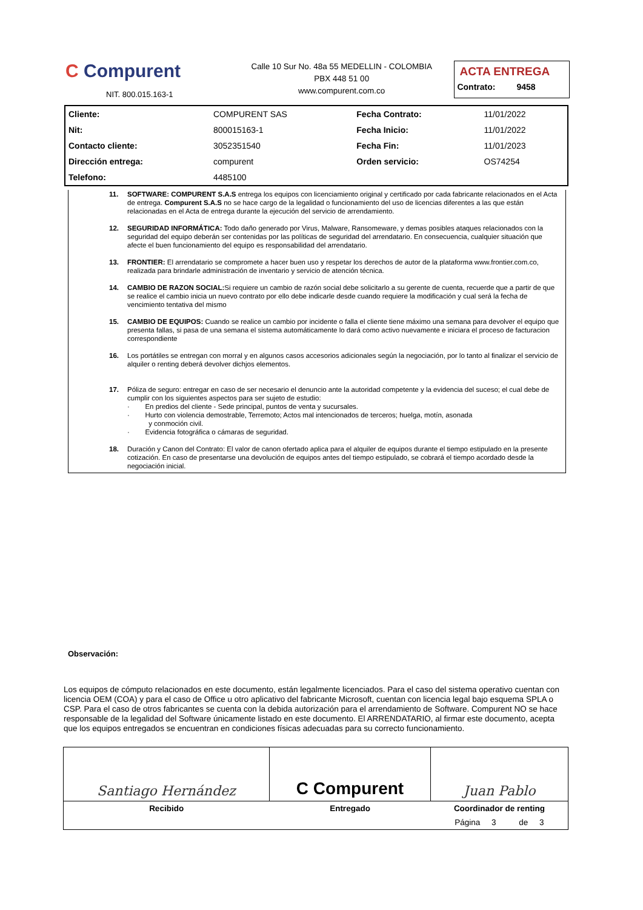C Compurent
NIT. 800.015.163-1
Calle 10 Sur No. 48a 55 MEDELLIN - COLOMBIA
PBX 448 51 00
www.compurent.com.co
ACTA ENTREGA
Contrato: 9458
| Cliente: | COMPURENT SAS | Fecha Contrato: | 11/01/2022 |
| Nit: | 800015163-1 | Fecha Inicio: | 11/01/2022 |
| Contacto cliente: | 3052351540 | Fecha Fin: | 11/01/2023 |
| Dirección entrega: | compurent | Orden servicio: | OS74254 |
| Telefono: | 4485100 | | |
11. SOFTWARE: COMPURENT S.A.S entrega los equipos con licenciamiento original y certificado por cada fabricante relacionados en el Acta de entrega. Compurent S.A.S no se hace cargo de la legalidad o funcionamiento del uso de licencias diferentes a las que están relacionadas en el Acta de entrega durante la ejecución del servicio de arrendamiento.
12. SEGURIDAD INFORMÁTICA: Todo daño generado por Virus, Malware, Ransomeware, y demas posibles ataques relacionados con la seguridad del equipo deberán ser contenidas por las políticas de seguridad del arrendatario. En consecuencia, cualquier situación que afecte el buen funcionamiento del equipo es responsabilidad del arrendatario.
13. FRONTIER: El arrendatario se compromete a hacer buen uso y respetar los derechos de autor de la plataforma www.frontier.com.co, realizada para brindarle administración de inventario y servicio de atención técnica.
14. CAMBIO DE RAZON SOCIAL: Si requiere un cambio de razón social debe solicitarlo a su gerente de cuenta, recuerde que a partir de que se realice el cambio inicia un nuevo contrato por ello debe indicarle desde cuando requiere la modificación y cual será la fecha de vencimiento tentativa del mismo
15. CAMBIO DE EQUIPOS: Cuando se realice un cambio por incidente o falla el cliente tiene máximo una semana para devolver el equipo que presenta fallas, si pasa de una semana el sistema automáticamente lo dará como activo nuevamente e iniciara el proceso de facturacion correspondiente
16. Los portátiles se entregan con morral y en algunos casos accesorios adicionales según la negociación, por lo tanto al finalizar el servicio de alquiler o renting deberá devolver dichjos elementos.
17. Póliza de seguro: entregar en caso de ser necesario el denuncio ante la autoridad competente y la evidencia del suceso; el cual debe de cumplir con los siguientes aspectos para ser sujeto de estudio:
· En predios del cliente - Sede principal, puntos de venta y sucursales.
· Hurto con violencia demostrable, Terremoto; Actos mal intencionados de terceros; huelga, motín, asonada
y conmoción civil.
· Evidencia fotográfica o cámaras de seguridad.
18. Duración y Canon del Contrato: El valor de canon ofertado aplica para el alquiler de equipos durante el tiempo estipulado en la presente cotización. En caso de presentarse una devolución de equipos antes del tiempo estipulado, se cobrará el tiempo acordado desde la negociación inicial.
Observación:
Los equipos de cómputo relacionados en este documento, están legalmente licenciados. Para el caso del sistema operativo cuentan con licencia OEM (COA) y para el caso de Office u otro aplicativo del fabricante Microsoft, cuentan con licencia legal bajo esquema SPLA o CSP. Para el caso de otros fabricantes se cuenta con la debida autorización para el arrendamiento de Software. Compurent NO se hace responsable de la legalidad del Software únicamente listado en este documento. El ARRENDATARIO, al firmar este documento, acepta que los equipos entregados se encuentran en condiciones físicas adecuadas para su correcto funcionamiento.
| Santiago Hernández | C Compurent | Juan Pablo |
| Recibido | Entregado | Coordinador de renting |
| | | Página 3 de 3 |